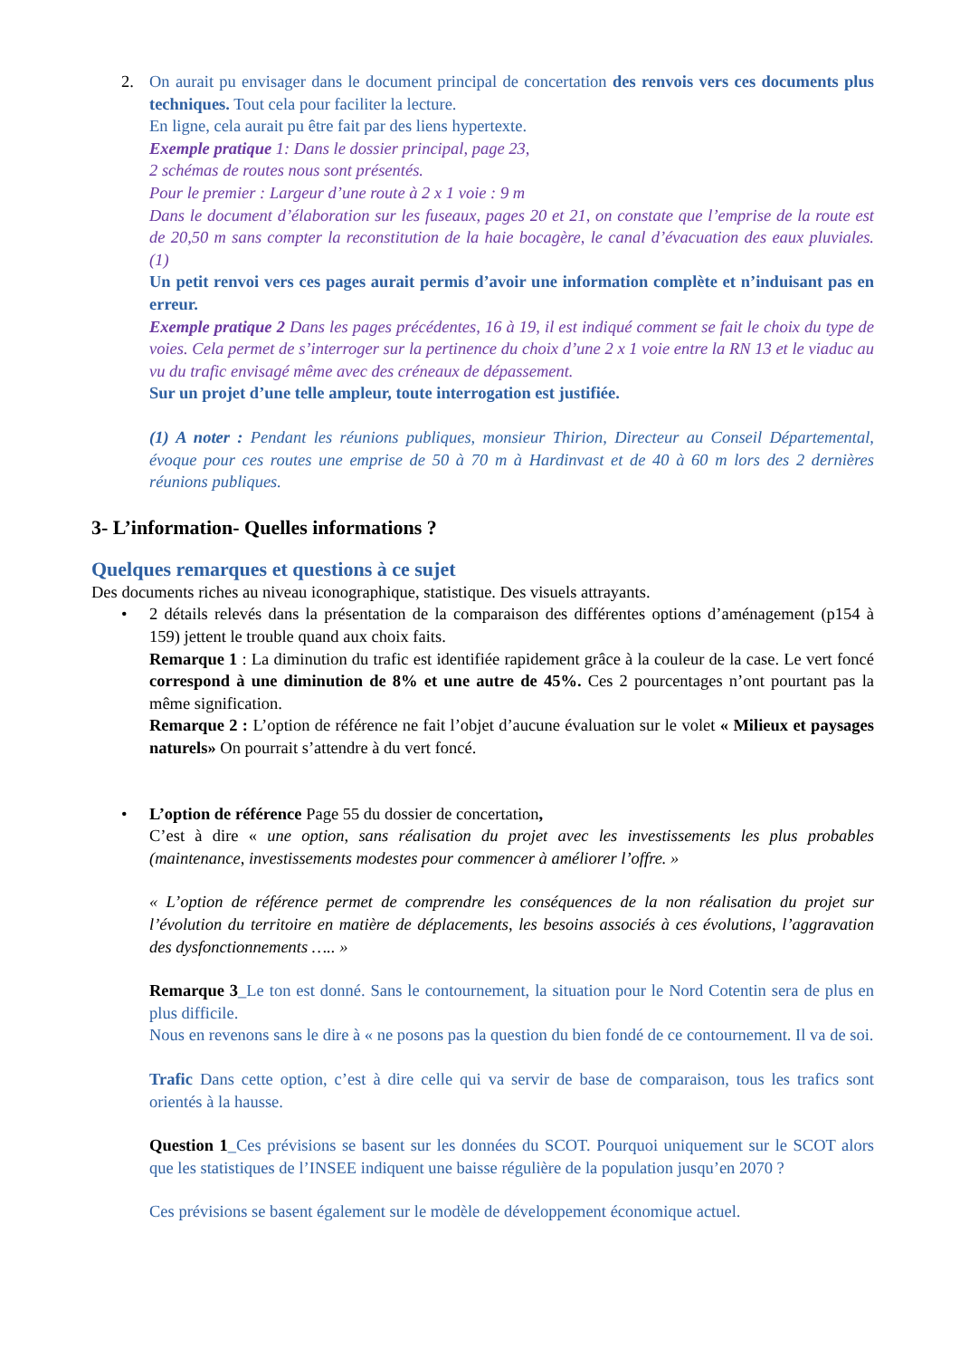2. On aurait pu envisager dans le document principal de concertation des renvois vers ces documents plus techniques. Tout cela pour faciliter la lecture.
En ligne, cela aurait pu être fait par des liens hypertexte.
Exemple pratique 1: Dans le dossier principal, page 23,
2 schémas de routes nous sont présentés.
Pour le premier : Largeur d’une route à 2 x 1 voie : 9 m
Dans le document d’élaboration sur les fuseaux, pages 20 et 21, on constate que l’emprise de la route est de 20,50 m sans compter la reconstitution de la haie bocagère, le canal d’évacuation des eaux pluviales. (1)
Un petit renvoi vers ces pages aurait permis d’avoir une information complète et n’induisant pas en erreur.
Exemple pratique 2 Dans les pages précédentes, 16 à 19, il est indiqué comment se fait le choix du type de voies. Cela permet de s’interroger sur la pertinence du choix d’une 2 x 1 voie entre la RN 13 et le viaduc au vu du trafic envisagé même avec des créneaux de dépassement.
Sur un projet d’une telle ampleur, toute interrogation est justifiée.
(1) A noter : Pendant les réunions publiques, monsieur Thirion, Directeur au Conseil Départemental, évoque pour ces routes une emprise de 50 à 70 m à Hardinvast et de 40 à 60 m lors des 2 dernières réunions publiques.
3- L’information- Quelles informations ?
Quelques remarques et questions à ce sujet
Des documents riches au niveau iconographique, statistique. Des visuels attrayants.
• 2 détails relevés dans la présentation de la comparaison des différentes options d’aménagement (p154 à 159) jettent le trouble quand aux choix faits.
Remarque 1 : La diminution du trafic est identifiée rapidement grâce à la couleur de la case. Le vert foncé correspond à une diminution de 8% et une autre de 45%. Ces 2 pourcentages n’ont pourtant pas la même signification.
Remarque 2 : L’option de référence ne fait l’objet d’aucune évaluation sur le volet « Milieux et paysages naturels» On pourrait s’attendre à du vert foncé.
• L’option de référence Page 55 du dossier de concertation,
C’est à dire « une option, sans réalisation du projet avec les investissements les plus probables (maintenance, investissements modestes pour commencer à améliorer l’offre. »
« L’option de référence permet de comprendre les conséquences de la non réalisation du projet sur l’évolution du territoire en matière de déplacements, les besoins associés à ces évolutions, l’aggravation des dysfonctionnements ….. »
Remarque 3_Le ton est donné. Sans le contournement, la situation pour le Nord Cotentin sera de plus en plus difficile.
Nous en revenons sans le dire à « ne posons pas la question du bien fondé de ce contournement. Il va de soi.
Trafic Dans cette option, c’est à dire celle qui va servir de base de comparaison, tous les trafics sont orientés à la hausse.
Question 1_Ces prévisions se basent sur les données du SCOT. Pourquoi uniquement sur le SCOT alors que les statistiques de l’INSEE indiquent une baisse régulière de la population jusqu’en 2070 ?
Ces prévisions se basent également sur le modèle de développement économique actuel.